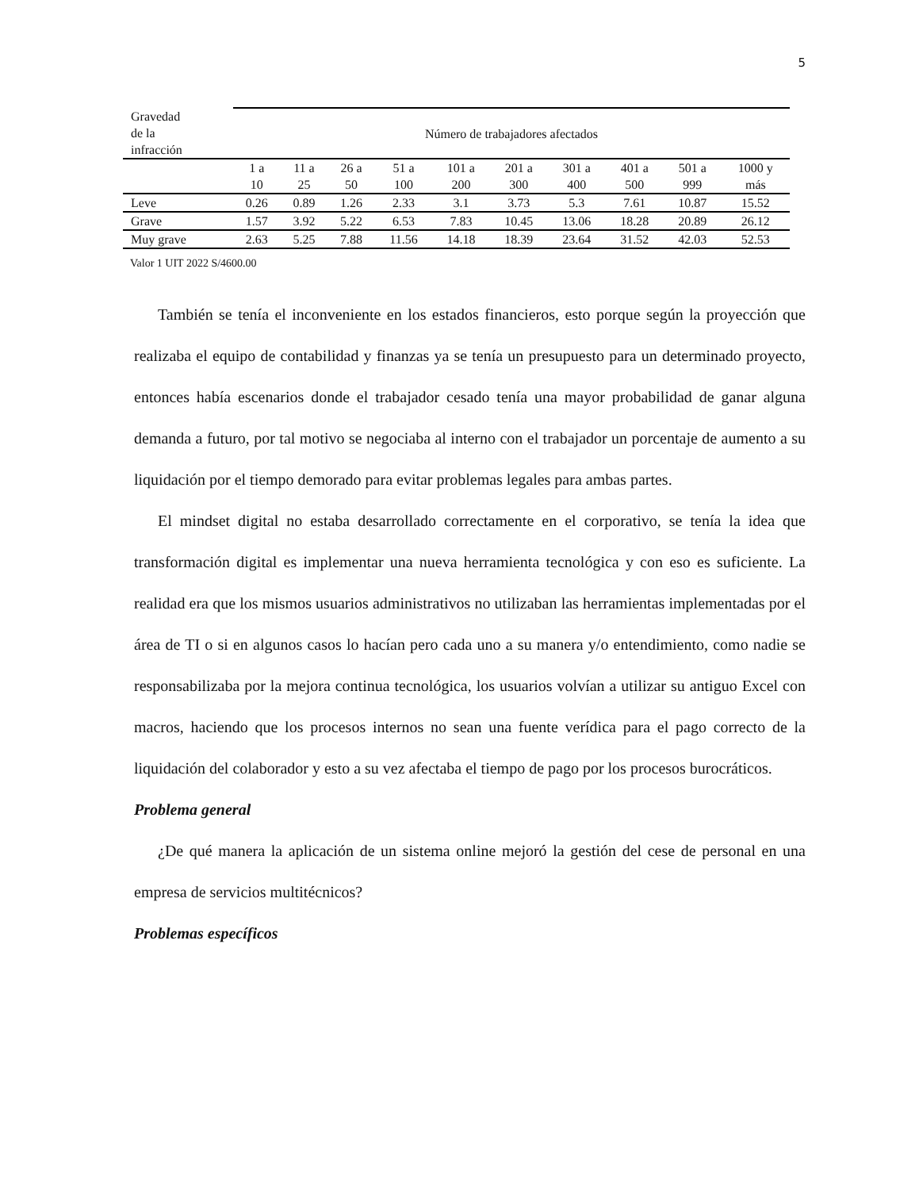5
| Gravedad de la infracción | Número de trabajadores afectados | | | | | | | | | |
| --- | --- | --- | --- | --- | --- | --- | --- | --- | --- | --- |
| | 1 a 10 | 11 a 25 | 26 a 50 | 51 a 100 | 101 a 200 | 201 a 300 | 301 a 400 | 401 a 500 | 501 a 999 | 1000 y más |
| Leve | 0.26 | 0.89 | 1.26 | 2.33 | 3.1 | 3.73 | 5.3 | 7.61 | 10.87 | 15.52 |
| Grave | 1.57 | 3.92 | 5.22 | 6.53 | 7.83 | 10.45 | 13.06 | 18.28 | 20.89 | 26.12 |
| Muy grave | 2.63 | 5.25 | 7.88 | 11.56 | 14.18 | 18.39 | 23.64 | 31.52 | 42.03 | 52.53 |
Valor 1 UIT 2022 S/4600.00
También se tenía el inconveniente en los estados financieros, esto porque según la proyección que realizaba el equipo de contabilidad y finanzas ya se tenía un presupuesto para un determinado proyecto, entonces había escenarios donde el trabajador cesado tenía una mayor probabilidad de ganar alguna demanda a futuro, por tal motivo se negociaba al interno con el trabajador un porcentaje de aumento a su liquidación por el tiempo demorado para evitar problemas legales para ambas partes.
El mindset digital no estaba desarrollado correctamente en el corporativo, se tenía la idea que transformación digital es implementar una nueva herramienta tecnológica y con eso es suficiente. La realidad era que los mismos usuarios administrativos no utilizaban las herramientas implementadas por el área de TI o si en algunos casos lo hacían pero cada uno a su manera y/o entendimiento, como nadie se responsabilizaba por la mejora continua tecnológica, los usuarios volvían a utilizar su antiguo Excel con macros, haciendo que los procesos internos no sean una fuente verídica para el pago correcto de la liquidación del colaborador y esto a su vez afectaba el tiempo de pago por los procesos burocráticos.
Problema general
¿De qué manera la aplicación de un sistema online mejoró la gestión del cese de personal en una empresa de servicios multitécnicos?
Problemas específicos